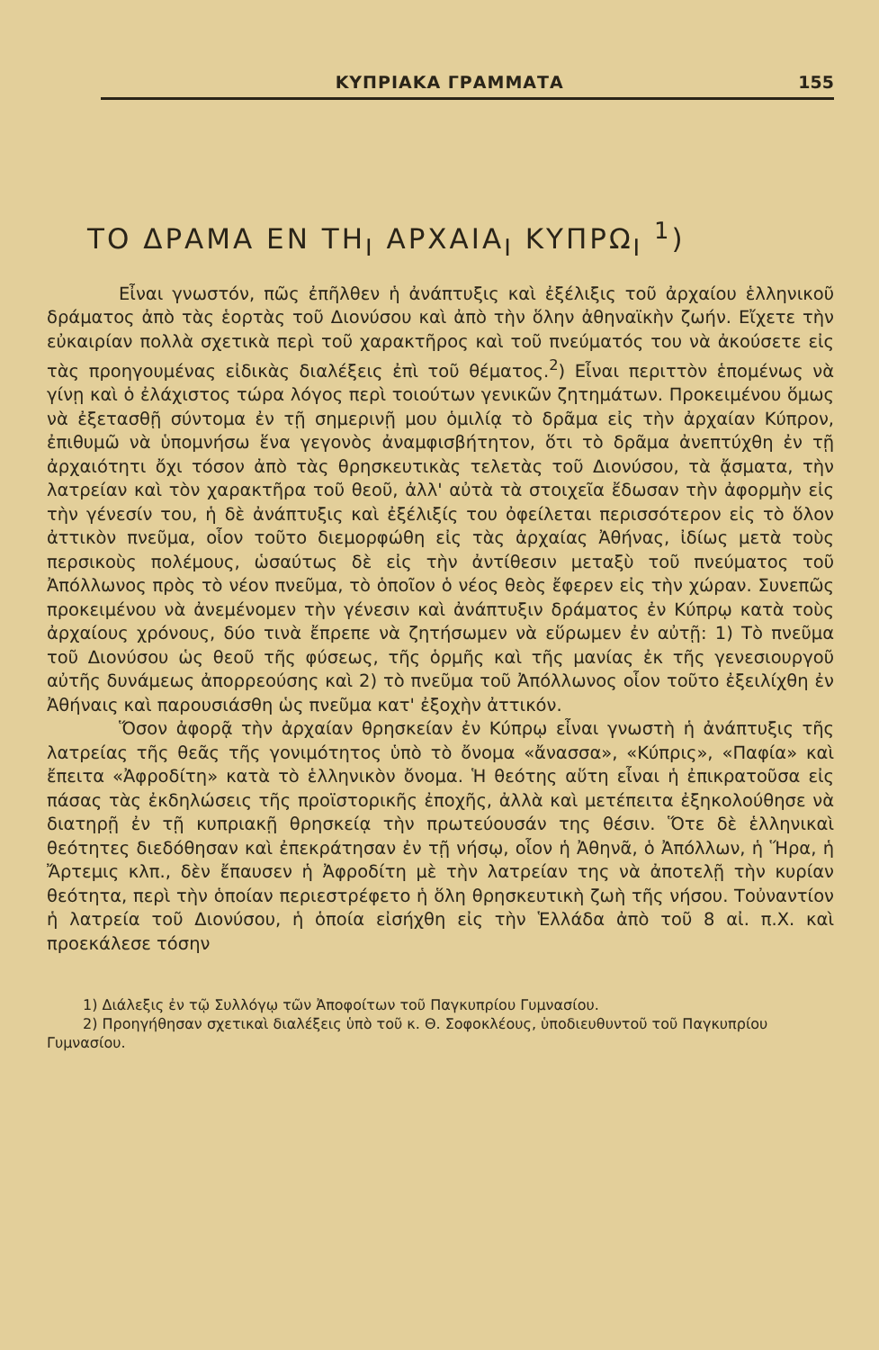ΚΥΠΡΙΑΚΑ ΓΡΑΜΜΑΤΑ 155
ΤΟ ΔΡΑΜΑ ΕΝ ΤΗ<sub>Ι</sub> ΑΡΧΑΙΑ<sub>Ι</sub> ΚΥΠΡΩ<sub>Ι</sub> <sup>1</sup>)
Εἶναι γνωστόν, πῶς ἐπῆλθεν ἡ ἀνάπτυξις καὶ ἐξέλιξις τοῦ ἀρχαίου ἑλληνικοῦ δράματος ἀπὸ τὰς ἑορτὰς τοῦ Διονύσου καὶ ἀπὸ τὴν ὅλην ἀθηναϊκὴν ζωήν. Εἴχετε τὴν εὐκαιρίαν πολλὰ σχετικὰ περὶ τοῦ χαρακτῆρος καὶ τοῦ πνεύματός του νὰ ἀκούσετε εἰς τὰς προηγουμένας εἰδικὰς διαλέξεις ἐπὶ τοῦ θέματος.<sup>2</sup>) Εἶναι περιττὸν ἑπομένως νὰ γίνῃ καὶ ὁ ἐλάχιστος τώρα λόγος περὶ τοιούτων γενικῶν ζητημάτων. Προκειμένου ὅμως νὰ ἐξετασθῇ σύντομα ἐν τῇ σημερινῇ μου ὁμιλίᾳ τὸ δρᾶμα εἰς τὴν ἀρχαίαν Κύπρον, ἐπιθυμῶ νὰ ὑπομνήσω ἕνα γεγονὸς ἀναμφισβήτητον, ὅτι τὸ δρᾶμα ἀνεπτύχθη ἐν τῇ ἀρχαιότητι ὄχι τόσον ἀπὸ τὰς θρησκευτικὰς τελετὰς τοῦ Διονύσου, τὰ ᾄσματα, τὴν λατρείαν καὶ τὸν χαρακτῆρα τοῦ θεοῦ, ἀλλ' αὐτὰ τὰ στοιχεῖα ἔδωσαν τὴν ἀφορμὴν εἰς τὴν γένεσίν του, ἡ δὲ ἀνάπτυξις καὶ ἐξέλιξίς του ὀφείλεται περισσότερον εἰς τὸ ὅλον ἀττικὸν πνεῦμα, οἷον τοῦτο διεμορφώθη εἰς τὰς ἀρχαίας Ἀθήνας, ἰδίως μετὰ τοὺς περσικοὺς πολέμους, ὡσαύτως δὲ εἰς τὴν ἀντίθεσιν μεταξὺ τοῦ πνεύματος τοῦ Ἀπόλλωνος πρὸς τὸ νέον πνεῦμα, τὸ ὁποῖον ὁ νέος θεὸς ἔφερεν εἰς τὴν χώραν. Συνεπῶς προκειμένου νὰ ἀνεμένομεν τὴν γένεσιν καὶ ἀνάπτυξιν δράματος ἐν Κύπρῳ κατὰ τοὺς ἀρχαίους χρόνους, δύο τινὰ ἔπρεπε νὰ ζητήσωμεν νὰ εὕρωμεν ἐν αὐτῇ: 1) Τὸ πνεῦμα τοῦ Διονύσου ὡς θεοῦ τῆς φύσεως, τῆς ὁρμῆς καὶ τῆς μανίας ἐκ τῆς γενεσιουργοῦ αὐτῆς δυνάμεως ἀπορρεούσης καὶ 2) τὸ πνεῦμα τοῦ Ἀπόλλωνος οἷον τοῦτο ἐξειλίχθη ἐν Ἀθήναις καὶ παρουσιάσθη ὡς πνεῦμα κατ' ἐξοχὴν ἀττικόν.
Ὅσον ἀφορᾷ τὴν ἀρχαίαν θρησκείαν ἐν Κύπρῳ εἶναι γνωστὴ ἡ ἀνάπτυξις τῆς λατρείας τῆς θεᾶς τῆς γονιμότητος ὑπὸ τὸ ὄνομα «ἄνασσα», «Κύπρις», «Παφία» καὶ ἔπειτα «Ἀφροδίτη» κατὰ τὸ ἑλληνικὸν ὄνομα. Ἡ θεότης αὕτη εἶναι ἡ ἐπικρατοῦσα εἰς πάσας τὰς ἐκδηλώσεις τῆς προϊστορικῆς ἐποχῆς, ἀλλὰ καὶ μετέπειτα ἐξηκολούθησε νὰ διατηρῇ ἐν τῇ κυπριακῇ θρησκείᾳ τὴν πρωτεύουσάν της θέσιν. Ὅτε δὲ ἑλληνικαὶ θεότητες διεδόθησαν καὶ ἐπεκράτησαν ἐν τῇ νήσῳ, οἷον ἡ Ἀθηνᾶ, ὁ Ἀπόλλων, ἡ Ἥρα, ἡ Ἄρτεμις κλπ., δὲν ἔπαυσεν ἡ Ἀφροδίτη μὲ τὴν λατρείαν της νὰ ἀποτελῇ τὴν κυρίαν θεότητα, περὶ τὴν ὁποίαν περιεστρέφετο ἡ ὅλη θρησκευτικὴ ζωὴ τῆς νήσου. Τοὐναντίον ἡ λατρεία τοῦ Διονύσου, ἡ ὁποία εἰσήχθη εἰς τὴν Ἑλλάδα ἀπὸ τοῦ 8 αἰ. π.Χ. καὶ προεκάλεσε τόσην
1) Διάλεξις ἐν τῷ Συλλόγῳ τῶν Ἀποφοίτων τοῦ Παγκυπρίου Γυμνασίου.
2) Προηγήθησαν σχετικαὶ διαλέξεις ὑπὸ τοῦ κ. Θ. Σοφοκλέους, ὑποδιευθυντοῦ τοῦ Παγκυπρίου Γυμνασίου.